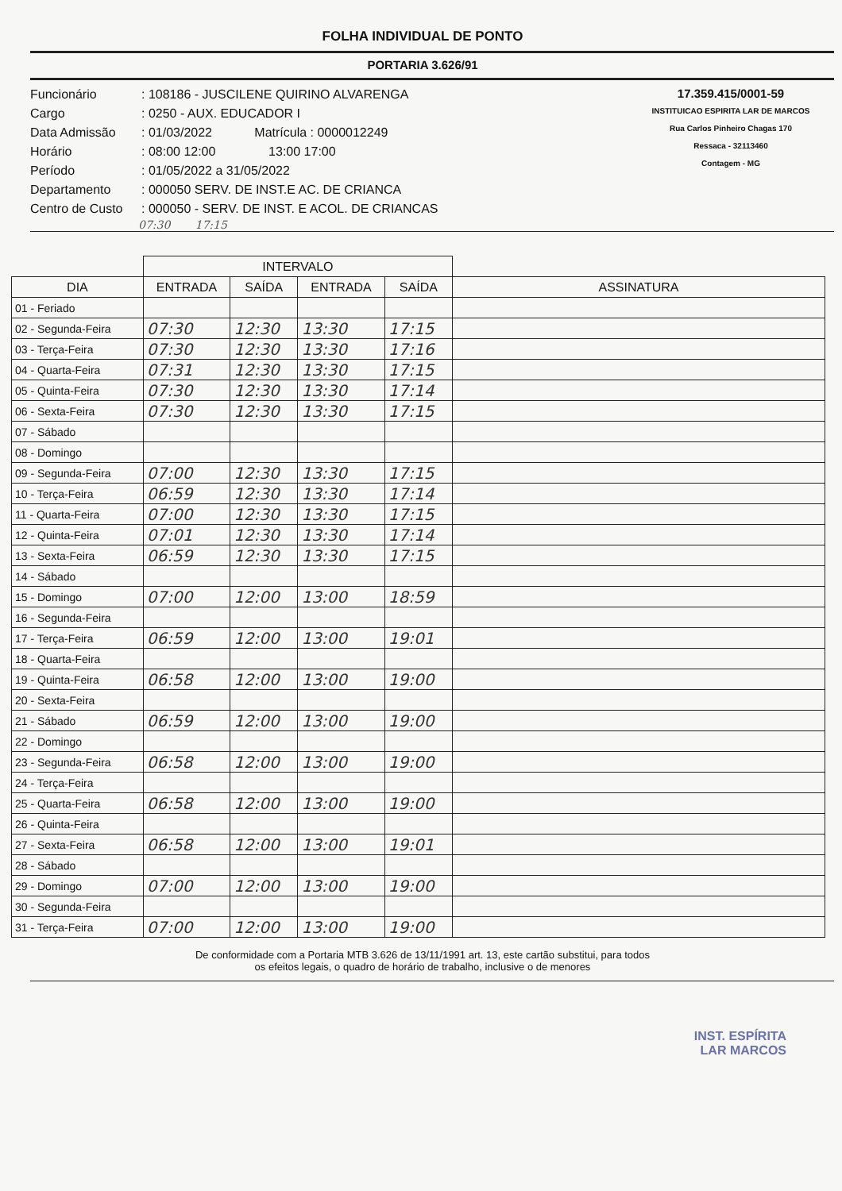FOLHA INDIVIDUAL DE PONTO
PORTARIA 3.626/91
Funcionário: 108186 - JUSCILENE QUIRINO ALVARENGA
Cargo: 0250 - AUX. EDUCADOR I
Data Admissão: 01/03/2022 Matrícula : 0000012249
Horário: 08:00 12:00 13:00 17:00
Período: 01/05/2022 a 31/05/2022
Departamento: 000050 SERV. DE INST.E AC. DE CRIANCA
Centro de Custo: 000050 - SERV. DE INST. E ACOL. DE CRIANCAS
17.359.415/0001-59
INSTITUICAO ESPIRITA LAR DE MARCOS
Rua Carlos Pinheiro Chagas 170
Ressaca - 32113460
Contagem - MG
07:30 17:15
| | INTERVALO | | | | |
| --- | --- | --- | --- | --- | --- |
| DIA | ENTRADA | SAÍDA | ENTRADA | SAÍDA | ASSINATURA |
| 01 - Feriado | | | | | |
| 02 - Segunda-Feira | 07:30 | 12:30 | 13:30 | 17:15 | |
| 03 - Terça-Feira | 07:30 | 12:30 | 13:30 | 17:16 | |
| 04 - Quarta-Feira | 07:31 | 12:30 | 13:30 | 17:15 | |
| 05 - Quinta-Feira | 07:30 | 12:30 | 13:30 | 17:14 | |
| 06 - Sexta-Feira | 07:30 | 12:30 | 13:30 | 17:15 | |
| 07 - Sábado | | | | | |
| 08 - Domingo | | | | | |
| 09 - Segunda-Feira | 07:00 | 12:30 | 13:30 | 17:15 | |
| 10 - Terça-Feira | 06:59 | 12:30 | 13:30 | 17:14 | |
| 11 - Quarta-Feira | 07:00 | 12:30 | 13:30 | 17:15 | |
| 12 - Quinta-Feira | 07:01 | 12:30 | 13:30 | 17:14 | |
| 13 - Sexta-Feira | 06:59 | 12:30 | 13:30 | 17:15 | |
| 14 - Sábado | | | | | |
| 15 - Domingo | 07:00 | 12:00 | 13:00 | 18:59 | |
| 16 - Segunda-Feira | | | | | |
| 17 - Terça-Feira | 06:59 | 12:00 | 13:00 | 19:01 | |
| 18 - Quarta-Feira | | | | | |
| 19 - Quinta-Feira | 06:58 | 12:00 | 13:00 | 19:00 | |
| 20 - Sexta-Feira | | | | | |
| 21 - Sábado | 06:59 | 12:00 | 13:00 | 19:00 | |
| 22 - Domingo | | | | | |
| 23 - Segunda-Feira | 06:58 | 12:00 | 13:00 | 19:00 | |
| 24 - Terça-Feira | | | | | |
| 25 - Quarta-Feira | 06:58 | 12:00 | 13:00 | 19:00 | |
| 26 - Quinta-Feira | | | | | |
| 27 - Sexta-Feira | 06:58 | 12:00 | 13:00 | 19:01 | |
| 28 - Sábado | | | | | |
| 29 - Domingo | 07:00 | 12:00 | 13:00 | 19:00 | |
| 30 - Segunda-Feira | | | | | |
| 31 - Terça-Feira | 07:00 | 12:00 | 13:00 | 19:00 | |
De conformidade com a Portaria MTB 3.626 de 13/11/1991 art. 13, este cartão substitui, para todos
os efeitos legais, o quadro de horário de trabalho, inclusive o de menores
INST. ESPÍRITA
LAR MARCOS